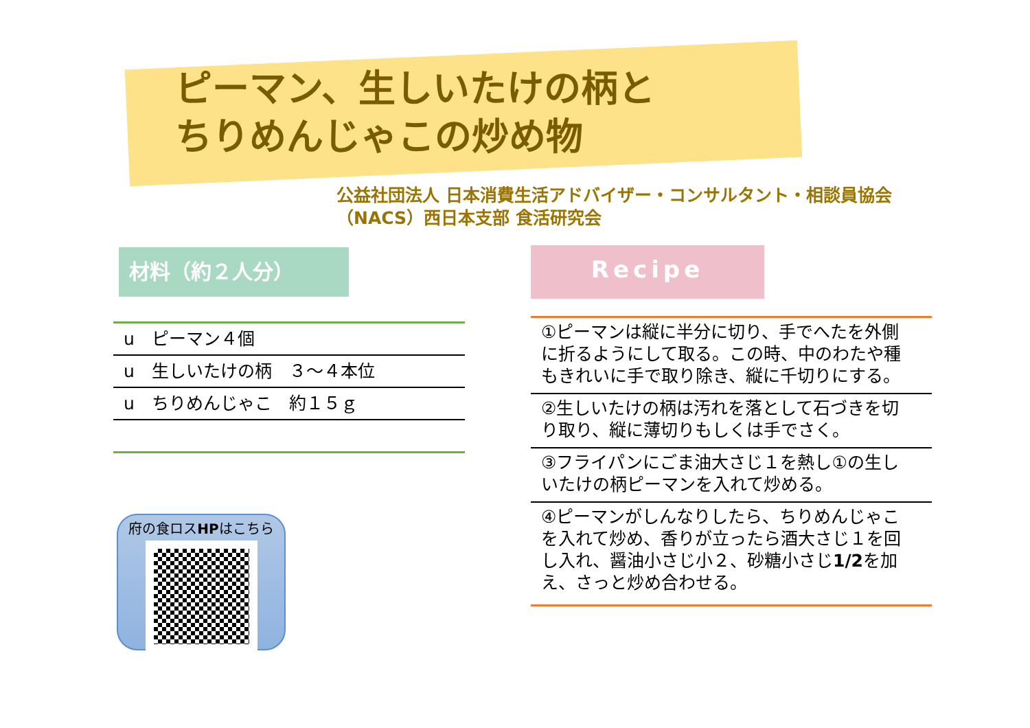ピーマン、生しいたけの柄と
ちりめんじゃこの炒め物
公益社団法人 日本消費生活アドバイザー・コンサルタント・相談員協会
（NACS）西日本支部 食活研究会
材料（約２人分）
u　ピーマン４個
u　生しいたけの柄　３～４本位
u　ちりめんじゃこ　約１５ｇ
府の食ロスHPはこちら
Recipe
①ピーマンは縦に半分に切り、手でへたを外側に折るようにして取る。この時、中のわたや種もきれいに手で取り除き、縦に千切りにする。
②生しいたけの柄は汚れを落として石づきを切り取り、縦に薄切りもしくは手でさく。
③フライパンにごま油大さじ１を熱し①の生しいたけの柄ピーマンを入れて炒める。
④ピーマンがしんなりしたら、ちりめんじゃこを入れて炒め、香りが立ったら酒大さじ１を回し入れ、醤油小さじ小２、砂糖小さじ1/2を加え、さっと炒め合わせる。